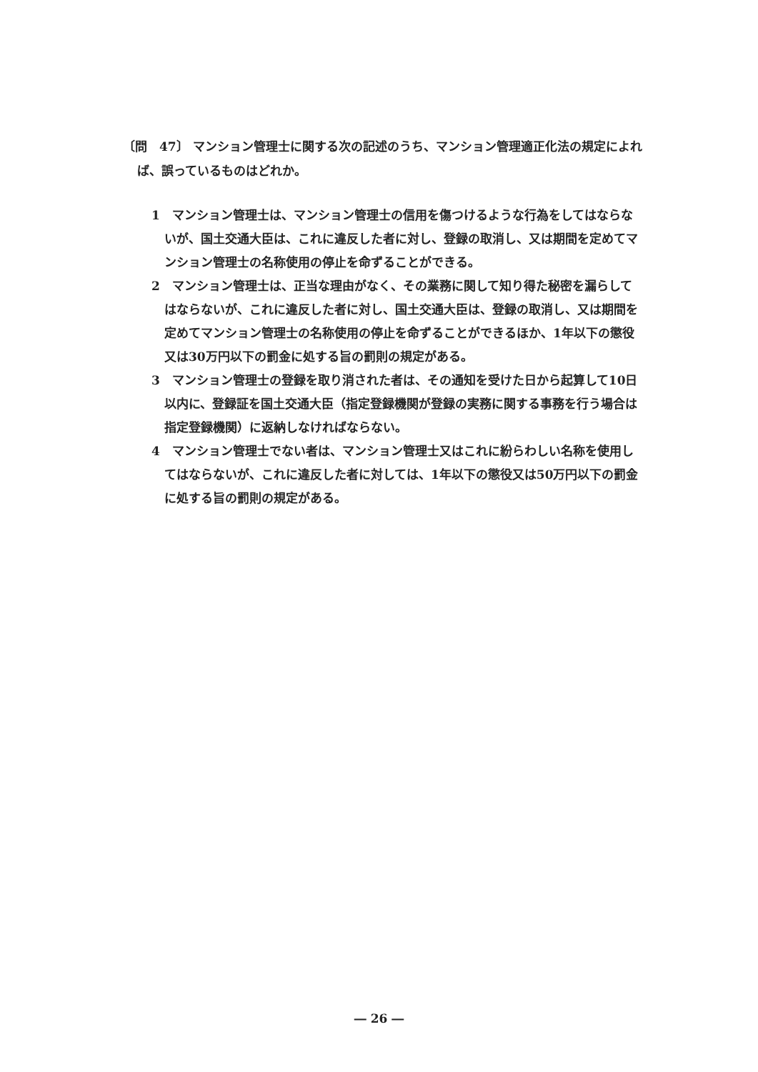〔問　47〕 マンション管理士に関する次の記述のうち、マンション管理適正化法の規定によれば、誤っているものはどれか。
1　マンション管理士は、マンション管理士の信用を傷つけるような行為をしてはならないが、国土交通大臣は、これに違反した者に対し、登録の取消し、又は期間を定めてマンション管理士の名称使用の停止を命ずることができる。
2　マンション管理士は、正当な理由がなく、その業務に関して知り得た秘密を漏らしてはならないが、これに違反した者に対し、国土交通大臣は、登録の取消し、又は期間を定めてマンション管理士の名称使用の停止を命ずることができるほか、1年以下の懲役又は30万円以下の罰金に処する旨の罰則の規定がある。
3　マンション管理士の登録を取り消された者は、その通知を受けた日から起算して10日以内に、登録証を国土交通大臣（指定登録機関が登録の実務に関する事務を行う場合は指定登録機関）に返納しなければならない。
4　マンション管理士でない者は、マンション管理士又はこれに紛らわしい名称を使用してはならないが、これに違反した者に対しては、1年以下の懲役又は50万円以下の罰金に処する旨の罰則の規定がある。
― 26 ―